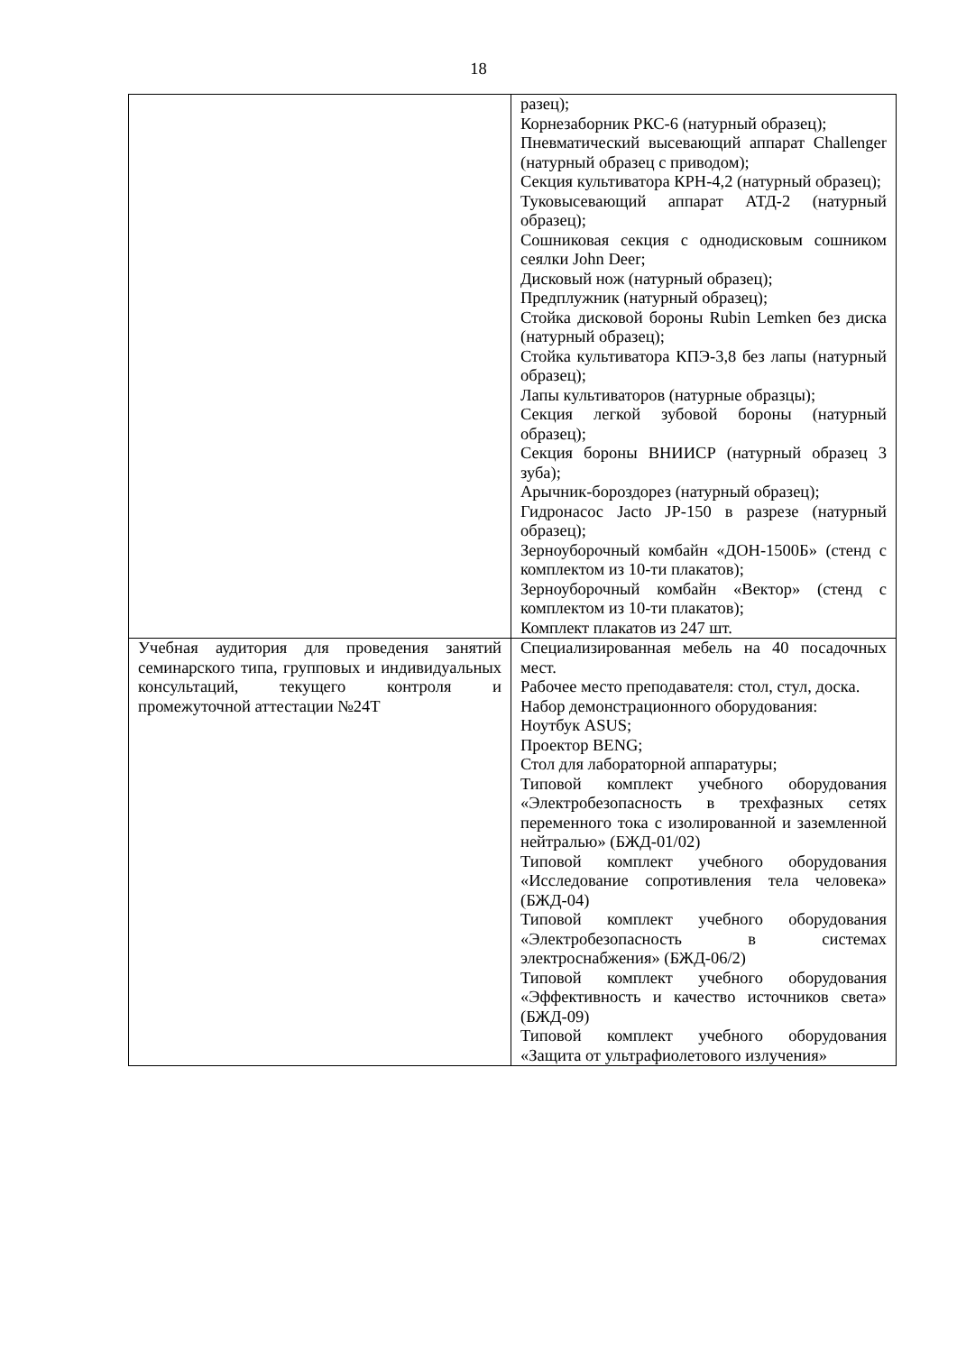18
| | разец); Корнезаборник РКС-6 (натурный образец); Пневматический высевающий аппарат Challenger (натурный образец с приводом); Секция культиватора КРН-4,2 (натурный образец); Туковысевающий аппарат АТД-2 (натурный образец); Сошниковая секция с однодисковым сошником сеялки John Deer; Дисковый нож (натурный образец); Предплужник (натурный образец); Стойка дисковой бороны Rubin Lemken без диска (натурный образец); Стойка культиватора КПЭ-3,8 без лапы (натурный образец); Лапы культиваторов (натурные образцы); Секция легкой зубовой бороны (натурный образец); Секция бороны ВНИИСР (натурный образец 3 зуба); Арычник-бороздорез (натурный образец); Гидронасос Jacto JP-150 в разрезе (натурный образец); Зерноуборочный комбайн «ДОН-1500Б» (стенд с комплектом из 10-ти плакатов); Зерноуборочный комбайн «Вектор» (стенд с комплектом из 10-ти плакатов); Комплект плакатов из 247 шт. |
| Учебная аудитория для проведения занятий семинарского типа, групповых и индивидуальных консультаций, текущего контроля и промежуточной аттестации №24Т | Специализированная мебель на 40 посадочных мест. Рабочее место преподавателя: стол, стул, доска. Набор демонстрационного оборудования: Ноутбук ASUS; Проектор BENG; Стол для лабораторной аппаратуры; Типовой комплект учебного оборудования «Электробезопасность в трехфазных сетях переменного тока с изолированной и заземленной нейтралью» (БЖД-01/02) Типовой комплект учебного оборудования «Исследование сопротивления тела человека» (БЖД-04) Типовой комплект учебного оборудования «Электробезопасность в системах электроснабжения» (БЖД-06/2) Типовой комплект учебного оборудования «Эффективность и качество источников света» (БЖД-09) Типовой комплект учебного оборудования «Защита от ультрафиолетового излучения» |